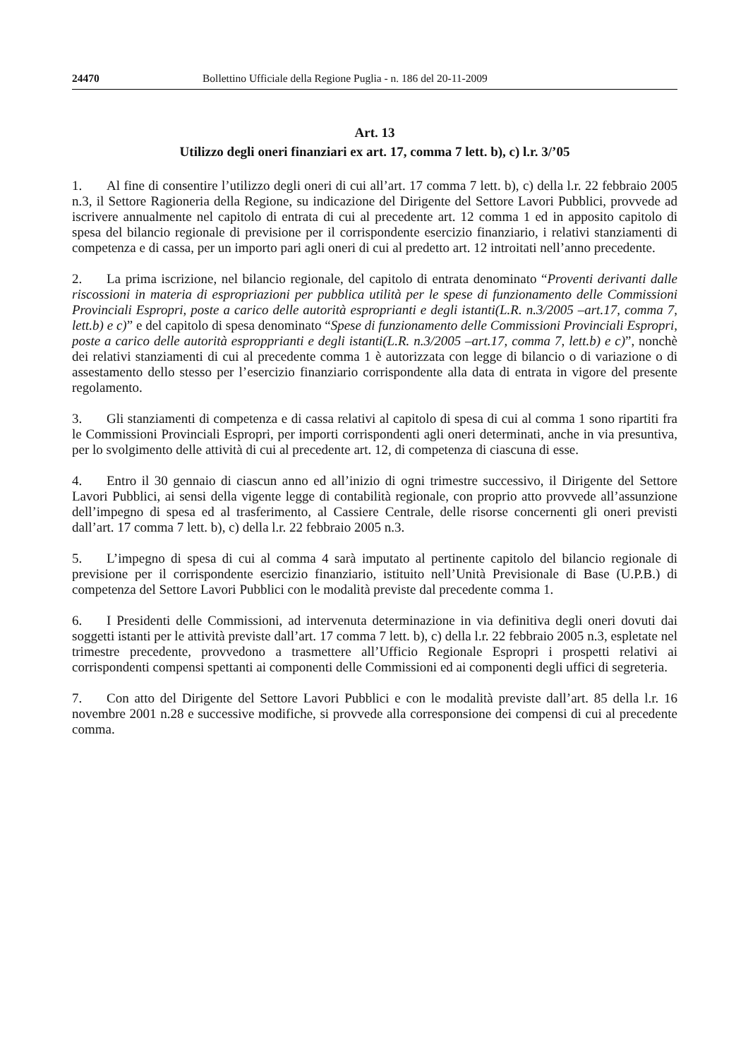24470 Bollettino Ufficiale della Regione Puglia - n. 186 del 20-11-2009
Art. 13
Utilizzo degli oneri finanziari ex art. 17, comma 7 lett. b), c) l.r. 3/’05
1. Al fine di consentire l’utilizzo degli oneri di cui all’art. 17 comma 7 lett. b), c) della l.r. 22 febbraio 2005 n.3, il Settore Ragioneria della Regione, su indicazione del Dirigente del Settore Lavori Pubblici, provvede ad iscrivere annualmente nel capitolo di entrata di cui al precedente art. 12 comma 1 ed in apposito capitolo di spesa del bilancio regionale di previsione per il corrispondente esercizio finanziario, i relativi stanziamenti di competenza e di cassa, per un importo pari agli oneri di cui al predetto art. 12 introitati nell’anno precedente.
2. La prima iscrizione, nel bilancio regionale, del capitolo di entrata denominato “Proventi derivanti dalle riscossioni in materia di espropriazioni per pubblica utilità per le spese di funzionamento delle Commissioni Provinciali Espropri, poste a carico delle autorità esproprianti e degli istanti(L.R. n.3/2005 –art.17, comma 7, lett.b) e c)” e del capitolo di spesa denominato “Spese di funzionamento delle Commissioni Provinciali Espropri, poste a carico delle autorità espropprianti e degli istanti(L.R. n.3/2005 –art.17, comma 7, lett.b) e c)”, nonchè dei relativi stanziamenti di cui al precedente comma 1 è autorizzata con legge di bilancio o di variazione o di assestamento dello stesso per l’esercizio finanziario corrispondente alla data di entrata in vigore del presente regolamento.
3. Gli stanziamenti di competenza e di cassa relativi al capitolo di spesa di cui al comma 1 sono ripartiti fra le Commissioni Provinciali Espropri, per importi corrispondenti agli oneri determinati, anche in via presuntiva, per lo svolgimento delle attività di cui al precedente art. 12, di competenza di ciascuna di esse.
4. Entro il 30 gennaio di ciascun anno ed all’inizio di ogni trimestre successivo, il Dirigente del Settore Lavori Pubblici, ai sensi della vigente legge di contabilità regionale, con proprio atto provvede all’assunzione dell’impegno di spesa ed al trasferimento, al Cassiere Centrale, delle risorse concernenti gli oneri previsti dall’art. 17 comma 7 lett. b), c) della l.r. 22 febbraio 2005 n.3.
5. L’impegno di spesa di cui al comma 4 sarà imputato al pertinente capitolo del bilancio regionale di previsione per il corrispondente esercizio finanziario, istituito nell’Unità Previsionale di Base (U.P.B.) di competenza del Settore Lavori Pubblici con le modalità previste dal precedente comma 1.
6. I Presidenti delle Commissioni, ad intervenuta determinazione in via definitiva degli oneri dovuti dai soggetti istanti per le attività previste dall’art. 17 comma 7 lett. b), c) della l.r. 22 febbraio 2005 n.3, espletate nel trimestre precedente, provvedono a trasmettere all’Ufficio Regionale Espropri i prospetti relativi ai corrispondenti compensi spettanti ai componenti delle Commissioni ed ai componenti degli uffici di segreteria.
7. Con atto del Dirigente del Settore Lavori Pubblici e con le modalità previste dall’art. 85 della l.r. 16 novembre 2001 n.28 e successive modifiche, si provvede alla corresponsione dei compensi di cui al precedente comma.